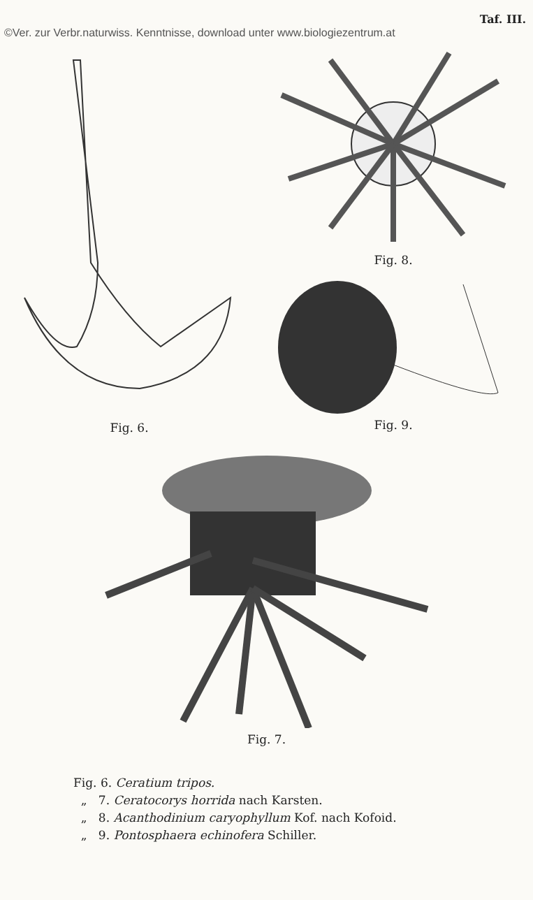©Ver. zur Verbr.naturwiss. Kenntnisse, download unter www.biologiezentrum.at Taf. III.
Fig. 6.
Fig. 8.
Fig. 9.
Fig. 7.
Fig. 6. Ceratium tripos.
„ 7. Ceratocorys horrida nach Karsten.
„ 8. Acanthodinium caryophyllum Kof. nach Kofoid.
„ 9. Pontosphaera echinofera Schiller.